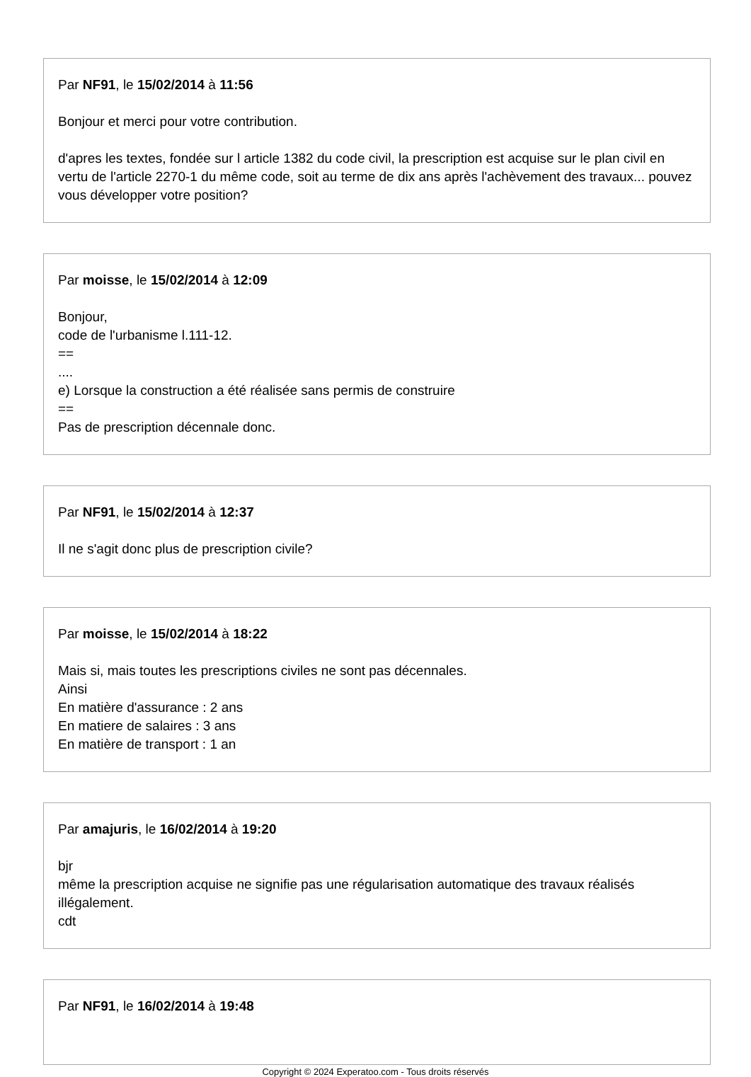Par NF91, le 15/02/2014 à 11:56
Bonjour et merci pour votre contribution.
d'apres les textes, fondée sur l article 1382 du code civil, la prescription est acquise sur le plan civil en vertu de l'article 2270-1 du même code, soit au terme de dix ans après l'achèvement des travaux... pouvez vous développer votre position?
Par moisse, le 15/02/2014 à 12:09
Bonjour,
code de l'urbanisme l.111-12.
==
....
e) Lorsque la construction a été réalisée sans permis de construire
==
Pas de prescription décennale donc.
Par NF91, le 15/02/2014 à 12:37
Il ne s'agit donc plus de prescription civile?
Par moisse, le 15/02/2014 à 18:22
Mais si, mais toutes les prescriptions civiles ne sont pas décennales.
Ainsi
En matière d'assurance : 2 ans
En matiere de salaires : 3 ans
En matière de transport : 1 an
Par amajuris, le 16/02/2014 à 19:20
bjr
même la prescription acquise ne signifie pas une régularisation automatique des travaux réalisés illégalement.
cdt
Par NF91, le 16/02/2014 à 19:48
Copyright © 2024 Experatoo.com - Tous droits réservés